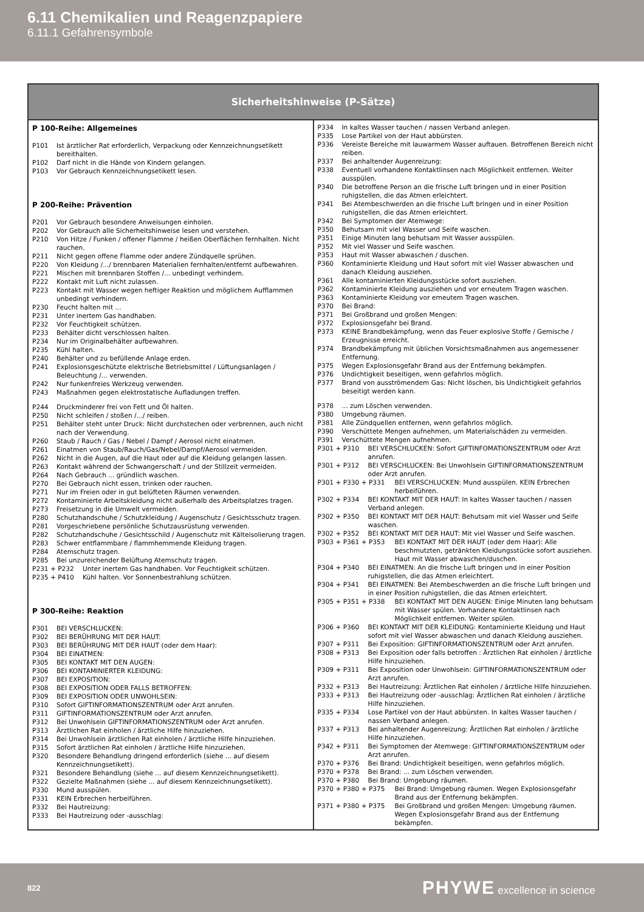6.11 Chemikalien und Reagenzpapiere
6.11.1 Gefahrensymbole
| Sicherheitshinweise (P-Sätze) | |
| --- | --- |
| P 100-Reihe: Allgemeines P101 Ist ärztlicher Rat erforderlich, Verpackung oder Kennzeichnungsetikett bereithalten. P102 Darf nicht in die Hände von Kindern gelangen. P103 Vor Gebrauch Kennzeichnungsetikett lesen. P 200-Reihe: Prävention P201 Vor Gebrauch besondere Anweisungen einholen. P202 Vor Gebrauch alle Sicherheitshinweise lesen und verstehen. P210 Von Hitze / Funken / offener Flamme / heißen Oberflächen fernhalten. Nicht rauchen. P211 Nicht gegen offene Flamme oder andere Zündquelle sprühen. P220 Von Kleidung /.../ brennbaren Materialien fernhalten/entfernt aufbewahren. P221 Mischen mit brennbaren Stoffen /... unbedingt verhindern. P222 Kontakt mit Luft nicht zulassen. P223 Kontakt mit Wasser wegen heftiger Reaktion und möglichem Aufflammen unbedingt verhindern. P230 Feucht halten mit ... P231 Unter inertem Gas handhaben. P232 Vor Feuchtigkeit schützen. P233 Behälter dicht verschlossen halten. P234 Nur im Originalbehälter aufbewahren. P235 Kühl halten. P240 Behälter und zu befüllende Anlage erden. P241 Explosionsgeschützte elektrische Betriebsmittel / Lüftungsanlagen / Beleuchtung /... verwenden. P242 Nur funkenfreies Werkzeug verwenden. P243 Maßnahmen gegen elektrostatische Aufladungen treffen. P244 Druckminderer frei von Fett und Öl halten. P250 Nicht schleifen / stoßen /.../ reiben. P251 Behälter steht unter Druck: Nicht durchstechen oder verbrennen, auch nicht nach der Verwendung. P260 Staub / Rauch / Gas / Nebel / Dampf / Aerosol nicht einatmen. P261 Einatmen von Staub/Rauch/Gas/Nebel/Dampf/Aerosol vermeiden. P262 Nicht in die Augen, auf die Haut oder auf die Kleidung gelangen lassen. P263 Kontakt während der Schwangerschaft / und der Stillzeit vermeiden. P264 Nach Gebrauch ... gründlich waschen. P270 Bei Gebrauch nicht essen, trinken oder rauchen. P271 Nur im Freien oder in gut belüfteten Räumen verwenden. P272 Kontaminierte Arbeitskleidung nicht außerhalb des Arbeitsplatzes tragen. P273 Freisetzung in die Umwelt vermeiden. P280 Schutzhandschuhe / Schutzkleidung / Augenschutz / Gesichtsschutz tragen. P281 Vorgeschriebene persönliche Schutzausrüstung verwenden. P282 Schutzhandschuhe / Gesichtsschild / Augenschutz mit Kälteisolierung tragen. P283 Schwer entflammbare / flammhemmende Kleidung tragen. P284 Atemschutz tragen. P285 Bei unzureichender Belüftung Atemschutz tragen. P231 + P232 Unter inertem Gas handhaben. Vor Feuchtigkeit schützen. P235 + P410 Kühl halten. Vor Sonnenbestrahlung schützen. P 300-Reihe: Reaktion P301 BEI VERSCHLUCKEN: P302 BEI BERÜHRUNG MIT DER HAUT: P303 BEI BERÜHRUNG MIT DER HAUT (oder dem Haar): P304 BEI EINATMEN: P305 BEI KONTAKT MIT DEN AUGEN: P306 BEI KONTAMINIERTER KLEIDUNG: P307 BEI EXPOSITION: P308 BEI EXPOSITION ODER FALLS BETROFFEN: P309 BEI EXPOSITION ODER UNWOHLSEIN: P310 Sofort GIFTINFORMATIONSZENTRUM oder Arzt anrufen. P311 GIFTINFORMATIONSZENTRUM oder Arzt anrufen. P312 Bei Unwohlsein GIFTINFORMATIONSZENTRUM oder Arzt anrufen. P313 Ärztlichen Rat einholen / ärztliche Hilfe hinzuziehen. P314 Bei Unwohlsein ärztlichen Rat einholen / ärztliche Hilfe hinzuziehen. P315 Sofort ärztlichen Rat einholen / ärztliche Hilfe hinzuziehen. P320 Besondere Behandlung dringend erforderlich (siehe ... auf diesem Kennzeichnungsetikett). P321 Besondere Behandlung (siehe ... auf diesem Kennzeichnungsetikett). P322 Gezielte Maßnahmen (siehe ... auf diesem Kennzeichnungsetikett). P330 Mund ausspülen. P331 KEIN Erbrechen herbeiführen. P332 Bei Hautreizung: P333 Bei Hautreizung oder -ausschlag: | P334 In kaltes Wasser tauchen / nassen Verband anlegen. P335 Lose Partikel von der Haut abbürsten. P336 Vereiste Bereiche mit lauwarmem Wasser auftauen. Betroffenen Bereich nicht reiben. P337 Bei anhaltender Augenreizung: P338 Eventuell vorhandene Kontaktlinsen nach Möglichkeit entfernen. Weiter ausspülen. P340 Die betroffene Person an die frische Luft bringen und in einer Position ruhigstellen, die das Atmen erleichtert. P341 Bei Atembeschwerden an die frische Luft bringen und in einer Position ruhigstellen, die das Atmen erleichtert. P342 Bei Symptomen der Atemwege: P350 Behutsam mit viel Wasser und Seife waschen. P351 Einige Minuten lang behutsam mit Wasser ausspülen. P352 Mit viel Wasser und Seife waschen. P353 Haut mit Wasser abwaschen / duschen. P360 Kontaminierte Kleidung und Haut sofort mit viel Wasser abwaschen und danach Kleidung ausziehen. P361 Alle kontaminierten Kleidungsstücke sofort ausziehen. P362 Kontaminierte Kleidung ausziehen und vor erneutem Tragen waschen. P363 Kontaminierte Kleidung vor erneutem Tragen waschen. P370 Bei Brand: P371 Bei Großbrand und großen Mengen: P372 Explosionsgefahr bei Brand. P373 KEINE Brandbekämpfung, wenn das Feuer explosive Stoffe / Gemische / Erzeugnisse erreicht. P374 Brandbekämpfung mit üblichen Vorsichtsmaßnahmen aus angemessener Entfernung. P375 Wegen Explosionsgefahr Brand aus der Entfernung bekämpfen. P376 Undichtigkeit beseitigen, wenn gefahrlos möglich. P377 Brand von ausströmendem Gas: Nicht löschen, bis Undichtigkeit gefahrlos beseitigt werden kann. P378 ... zum Löschen verwenden. P380 Umgebung räumen. P381 Alle Zündquellen entfernen, wenn gefahrlos möglich. P390 Verschüttete Mengen aufnehmen, um Materialschäden zu vermeiden. P391 Verschüttete Mengen aufnehmen. P301 + P310 BEI VERSCHLUCKEN: Sofort GIFTINFOMATIONSZENTRUM oder Arzt anrufen. P301 + P312 BEI VERSCHLUCKEN: Bei Unwohlsein GIFTINFORMATIONSZENTRUM oder Arzt anrufen. P301 + P330 + P331 BEI VERSCHLUCKEN: Mund ausspülen. KEIN Erbrechen herbeiführen. P302 + P334 BEI KONTAKT MIT DER HAUT: In kaltes Wasser tauchen / nassen Verband anlegen. P302 + P350 BEI KONTAKT MIT DER HAUT: Behutsam mit viel Wasser und Seife waschen. P302 + P352 BEI KONTAKT MIT DER HAUT: Mit viel Wasser und Seife waschen. P303 + P361 + P353 BEI KONTAKT MIT DER HAUT (oder dem Haar): Alle beschmutzten, getränkten Kleidungsstücke sofort ausziehen. Haut mit Wasser abwaschen/duschen. P304 + P340 BEI EINATMEN: An die frische Luft bringen und in einer Position ruhigstellen, die das Atmen erleichtert. P304 + P341 BEI EINATMEN: Bei Atembeschwerden an die frische Luft bringen und in einer Position ruhigstellen, die das Atmen erleichtert. P305 + P351 + P338 BEI KONTAKT MIT DEN AUGEN: Einige Minuten lang behutsam mit Wasser spülen. Vorhandene Kontaktlinsen nach Möglichkeit entfernen. Weiter spülen. P306 + P360 BEI KONTAKT MIT DER KLEIDUNG: Kontaminierte Kleidung und Haut sofort mit viel Wasser abwaschen und danach Kleidung ausziehen. P307 + P311 Bei Exposition: GIFTINFORMATIONSZENTRUM oder Arzt anrufen. P308 + P313 Bei Exposition oder falls betroffen : Ärztlichen Rat einholen / ärztliche Hilfe hinzuziehen. P309 + P311 Bei Exposition oder Unwohlsein: GIFTINFORMATIONSZENTRUM oder Arzt anrufen. P332 + P313 Bei Hautreizung: Ärztlichen Rat einholen / ärztliche Hilfe hinzuziehen. P333 + P313 Bei Hautreizung oder -ausschlag: Ärztlichen Rat einholen / ärztliche Hilfe hinzuziehen. P335 + P334 Lose Partikel von der Haut abbürsten. In kaltes Wasser tauchen / nassen Verband anlegen. P337 + P313 Bei anhaltender Augenreizung: Ärztlichen Rat einholen / ärztliche Hilfe hinzuziehen. P342 + P311 Bei Symptomen der Atemwege: GIFTINFORMATIONSZENTRUM oder Arzt anrufen. P370 + P376 Bei Brand: Undichtigkeit beseitigen, wenn gefahrlos möglich. P370 + P378 Bei Brand: ... zum Löschen verwenden. P370 + P380 Bei Brand: Umgebung räumen. P370 + P380 + P375 Bei Brand: Umgebung räumen. Wegen Explosionsgefahr Brand aus der Entfernung bekämpfen. P371 + P380 + P375 Bei Großbrand und großen Mengen: Umgebung räumen. Wegen Explosionsgefahr Brand aus der Entfernung bekämpfen. |
822 PHYWE excellence in science